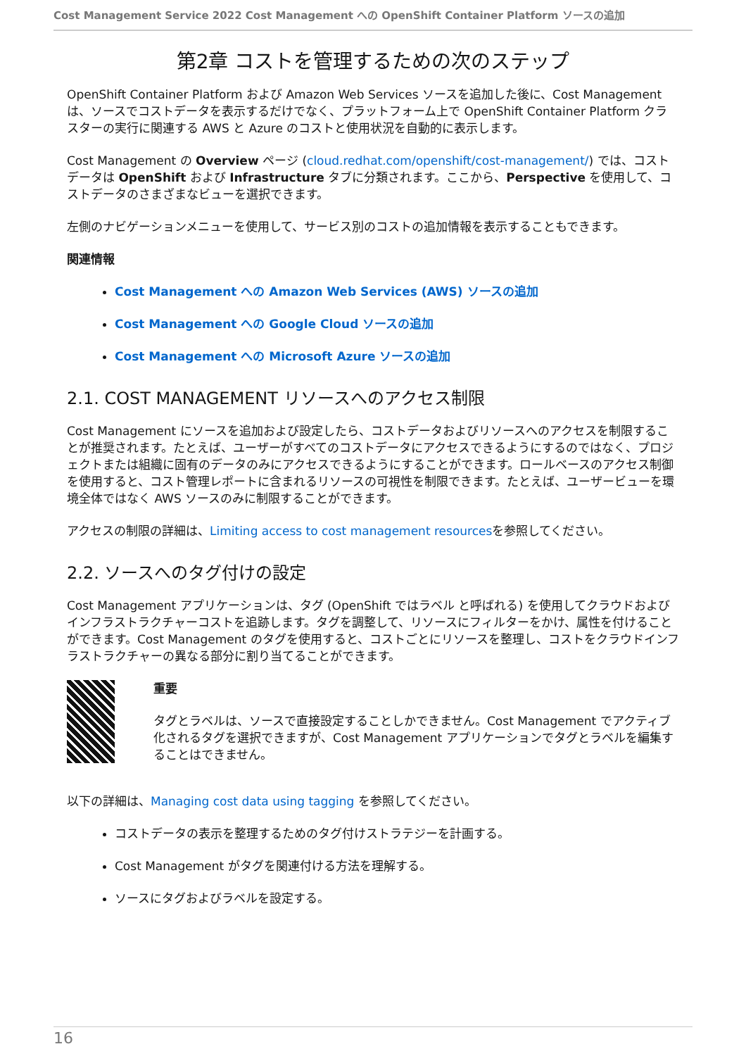Cost Management Service 2022 Cost Management への OpenShift Container Platform ソースの追加
第2章 コストを管理するための次のステップ
OpenShift Container Platform および Amazon Web Services ソースを追加した後に、Cost Management は、ソースでコストデータを表示するだけでなく、プラットフォーム上で OpenShift Container Platform クラスターの実行に関連する AWS と Azure のコストと使用状況を自動的に表示します。
Cost Management の Overview ページ (cloud.redhat.com/openshift/cost-management/) では、コストデータは OpenShift および Infrastructure タブに分類されます。ここから、Perspective を使用して、コストデータのさまざまなビューを選択できます。
左側のナビゲーションメニューを使用して、サービス別のコストの追加情報を表示することもできます。
関連情報
Cost Management への Amazon Web Services (AWS) ソースの追加
Cost Management への Google Cloud ソースの追加
Cost Management への Microsoft Azure ソースの追加
2.1. COST MANAGEMENT リソースへのアクセス制限
Cost Management にソースを追加および設定したら、コストデータおよびリソースへのアクセスを制限することが推奨されます。たとえば、ユーザーがすべてのコストデータにアクセスできるようにするのではなく、プロジェクトまたは組織に固有のデータのみにアクセスできるようにすることができます。ロールベースのアクセス制御を使用すると、コスト管理レポートに含まれるリソースの可視性を制限できます。たとえば、ユーザービューを環境全体ではなく AWS ソースのみに制限することができます。
アクセスの制限の詳細は、Limiting access to cost management resourcesを参照してください。
2.2. ソースへのタグ付けの設定
Cost Management アプリケーションは、タグ (OpenShift ではラベル と呼ばれる) を使用してクラウドおよびインフラストラクチャーコストを追跡します。タグを調整して、リソースにフィルターをかけ、属性を付けることができます。Cost Management のタグを使用すると、コストごとにリソースを整理し、コストをクラウドインフラストラクチャーの異なる部分に割り当てることができます。
重要
タグとラベルは、ソースで直接設定することしかできません。Cost Management でアクティブ化されるタグを選択できますが、Cost Management アプリケーションでタグとラベルを編集することはできません。
以下の詳細は、Managing cost data using tagging を参照してください。
コストデータの表示を整理するためのタグ付けストラテジーを計画する。
Cost Management がタグを関連付ける方法を理解する。
ソースにタグおよびラベルを設定する。
16